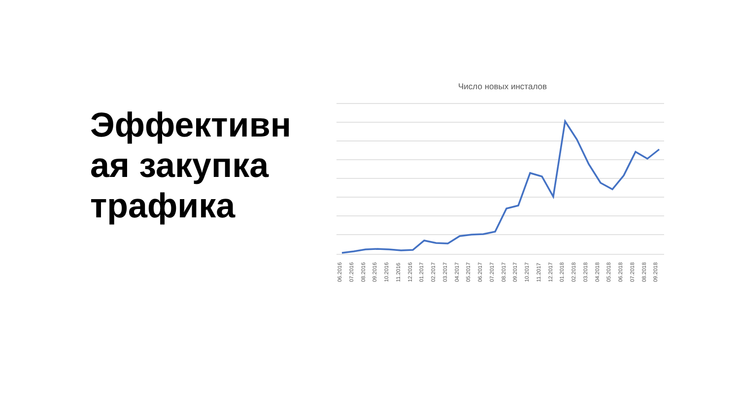Эффективн ая закупка трафика
Число новых инсталов
06.2016 07.2016 08.2016 09.2016 10.2016 11.2016 12.2016 01.2017 02.2017 03.2017 04.2017 05.2017 06.2017 07.2017 08.2017 09.2017 10.2017 11.2017 12.2017 01.2018 02.2018 03.2018 04.2018 05.2018 06.2018 07.2018 08.2018 09.2018